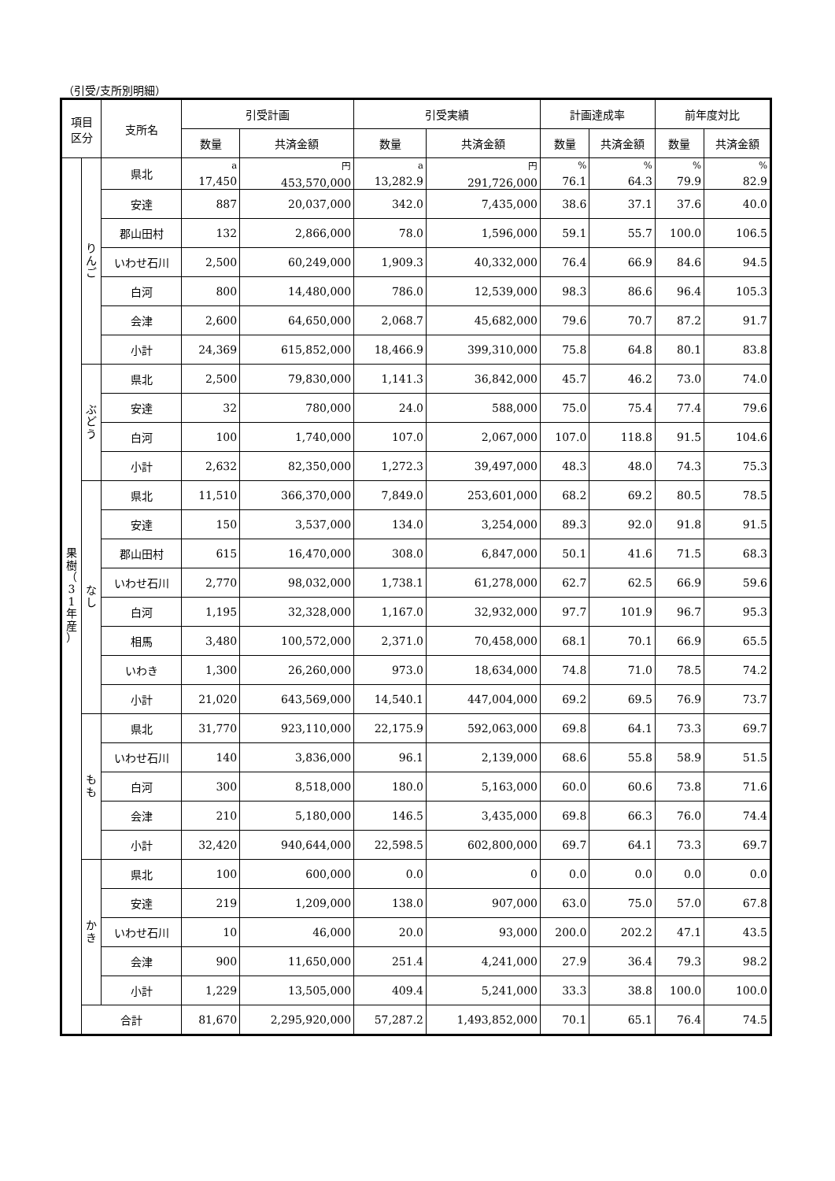（引受/支所別明細）
| 項目 区分 | | 支所名 | 引受計画 | | 引受実績 | | 計画達成率 | | 前年度対比 | |
| --- | --- | --- | --- | --- | --- | --- | --- | --- | --- | --- |
| | | | 数量 | 共済金額 | 数量 | 共済金額 | 数量 | 共済金額 | 数量 | 共済金額 |
| 果 樹 （ 3 1 年 産 ） | り ん ご | 県北 | <sup>a</sup> 17,450 | <sup>円</sup> 453,570,000 | <sup>a</sup> 13,282.9 | <sup>円</sup> 291,726,000 | <sup>%</sup> 76.1 | <sup>%</sup> 64.3 | <sup>%</sup> 79.9 | <sup>%</sup> 82.9 |
| | | 安達 | 887 | 20,037,000 | 342.0 | 7,435,000 | 38.6 | 37.1 | 37.6 | 40.0 |
| | | 郡山田村 | 132 | 2,866,000 | 78.0 | 1,596,000 | 59.1 | 55.7 | 100.0 | 106.5 |
| | | いわせ石川 | 2,500 | 60,249,000 | 1,909.3 | 40,332,000 | 76.4 | 66.9 | 84.6 | 94.5 |
| | | 白河 | 800 | 14,480,000 | 786.0 | 12,539,000 | 98.3 | 86.6 | 96.4 | 105.3 |
| | | 会津 | 2,600 | 64,650,000 | 2,068.7 | 45,682,000 | 79.6 | 70.7 | 87.2 | 91.7 |
| | | 小計 | 24,369 | 615,852,000 | 18,466.9 | 399,310,000 | 75.8 | 64.8 | 80.1 | 83.8 |
| | ぶ ど う | 県北 | 2,500 | 79,830,000 | 1,141.3 | 36,842,000 | 45.7 | 46.2 | 73.0 | 74.0 |
| | | 安達 | 32 | 780,000 | 24.0 | 588,000 | 75.0 | 75.4 | 77.4 | 79.6 |
| | | 白河 | 100 | 1,740,000 | 107.0 | 2,067,000 | 107.0 | 118.8 | 91.5 | 104.6 |
| | | 小計 | 2,632 | 82,350,000 | 1,272.3 | 39,497,000 | 48.3 | 48.0 | 74.3 | 75.3 |
| | な し | 県北 | 11,510 | 366,370,000 | 7,849.0 | 253,601,000 | 68.2 | 69.2 | 80.5 | 78.5 |
| | | 安達 | 150 | 3,537,000 | 134.0 | 3,254,000 | 89.3 | 92.0 | 91.8 | 91.5 |
| | | 郡山田村 | 615 | 16,470,000 | 308.0 | 6,847,000 | 50.1 | 41.6 | 71.5 | 68.3 |
| | | いわせ石川 | 2,770 | 98,032,000 | 1,738.1 | 61,278,000 | 62.7 | 62.5 | 66.9 | 59.6 |
| | | 白河 | 1,195 | 32,328,000 | 1,167.0 | 32,932,000 | 97.7 | 101.9 | 96.7 | 95.3 |
| | | 相馬 | 3,480 | 100,572,000 | 2,371.0 | 70,458,000 | 68.1 | 70.1 | 66.9 | 65.5 |
| | | いわき | 1,300 | 26,260,000 | 973.0 | 18,634,000 | 74.8 | 71.0 | 78.5 | 74.2 |
| | | 小計 | 21,020 | 643,569,000 | 14,540.1 | 447,004,000 | 69.2 | 69.5 | 76.9 | 73.7 |
| | も も | 県北 | 31,770 | 923,110,000 | 22,175.9 | 592,063,000 | 69.8 | 64.1 | 73.3 | 69.7 |
| | | いわせ石川 | 140 | 3,836,000 | 96.1 | 2,139,000 | 68.6 | 55.8 | 58.9 | 51.5 |
| | | 白河 | 300 | 8,518,000 | 180.0 | 5,163,000 | 60.0 | 60.6 | 73.8 | 71.6 |
| | | 会津 | 210 | 5,180,000 | 146.5 | 3,435,000 | 69.8 | 66.3 | 76.0 | 74.4 |
| | | 小計 | 32,420 | 940,644,000 | 22,598.5 | 602,800,000 | 69.7 | 64.1 | 73.3 | 69.7 |
| | か き | 県北 | 100 | 600,000 | 0.0 | 0 | 0.0 | 0.0 | 0.0 | 0.0 |
| | | 安達 | 219 | 1,209,000 | 138.0 | 907,000 | 63.0 | 75.0 | 57.0 | 67.8 |
| | | いわせ石川 | 10 | 46,000 | 20.0 | 93,000 | 200.0 | 202.2 | 47.1 | 43.5 |
| | | 会津 | 900 | 11,650,000 | 251.4 | 4,241,000 | 27.9 | 36.4 | 79.3 | 98.2 |
| | | 小計 | 1,229 | 13,505,000 | 409.4 | 5,241,000 | 33.3 | 38.8 | 100.0 | 100.0 |
| | 合計 | | 81,670 | 2,295,920,000 | 57,287.2 | 1,493,852,000 | 70.1 | 65.1 | 76.4 | 74.5 |